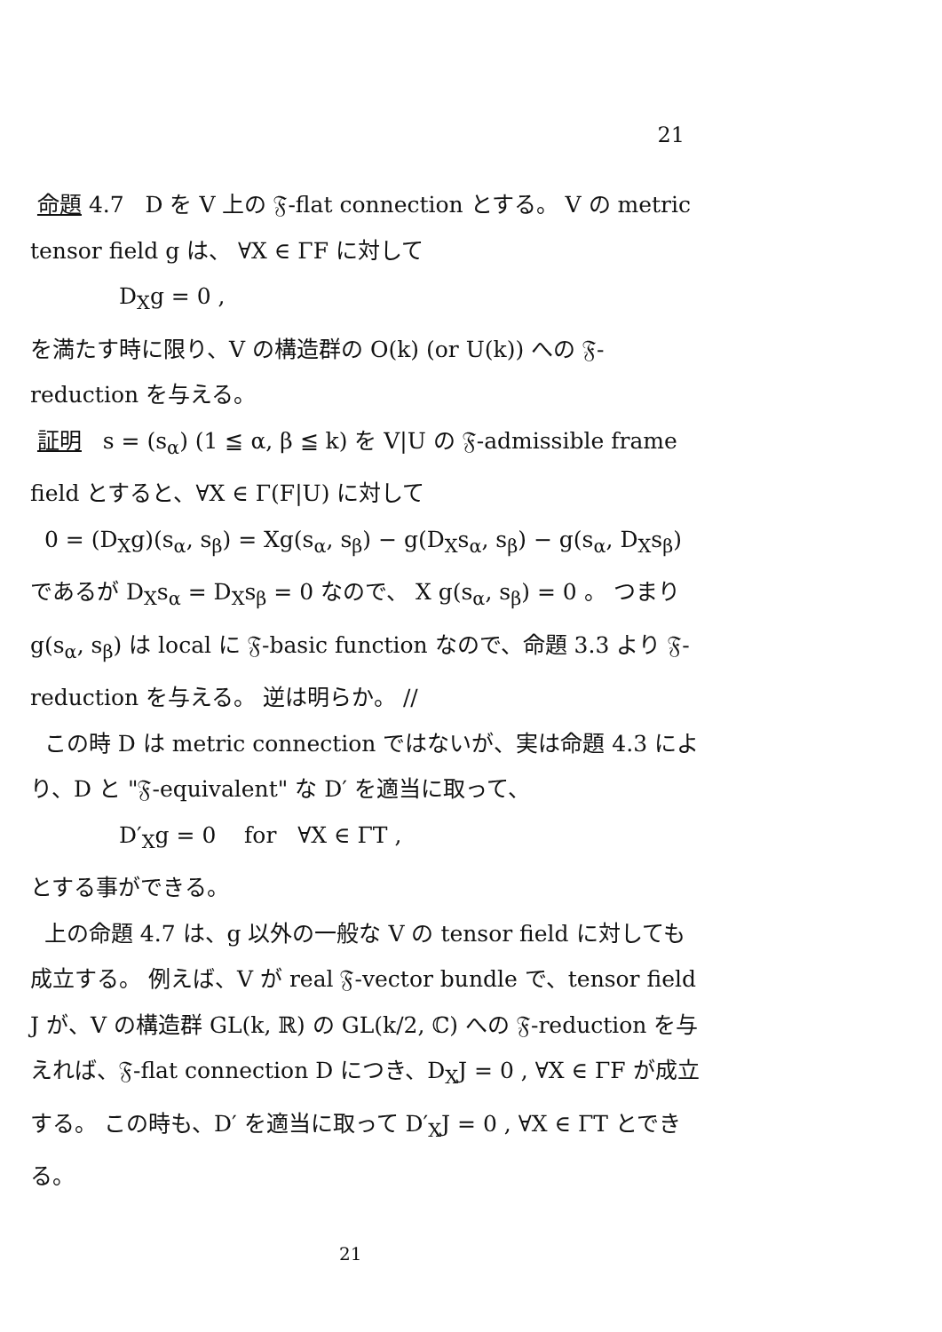21
命題 4.7 D を V 上の 𝔉-flat connection とする。 V の metric tensor field g は、 ∀X ∈ ΓF に対して
D<sub>X</sub>g = 0 ,
を満たす時に限り、V の構造群の O(k) (or U(k)) への 𝔉-reduction を与える。
証明 s = (s<sub>α</sub>) (1 ≦ α, β ≦ k) を V|U の 𝔉-admissible frame field とすると、∀X ∈ Γ(F|U) に対して
0 = (D<sub>X</sub>g)(s<sub>α</sub>, s<sub>β</sub>) = Xg(s<sub>α</sub>, s<sub>β</sub>) − g(D<sub>X</sub>s<sub>α</sub>, s<sub>β</sub>) − g(s<sub>α</sub>, D<sub>X</sub>s<sub>β</sub>)
であるが D<sub>X</sub>s<sub>α</sub> = D<sub>X</sub>s<sub>β</sub> = 0 なので、 X g(s<sub>α</sub>, s<sub>β</sub>) = 0 。 つまり g(s<sub>α</sub>, s<sub>β</sub>) は local に 𝔉-basic function なので、命題 3.3 より 𝔉-reduction を与える。 逆は明らか。 //
この時 D は metric connection ではないが、実は命題 4.3 により、D と "𝔉-equivalent" な D′ を適当に取って、
D′<sub>X</sub>g = 0 for ∀X ∈ ΓT ,
とする事ができる。
上の命題 4.7 は、g 以外の一般な V の tensor field に対しても成立する。 例えば、V が real 𝔉-vector bundle で、tensor field J が、V の構造群 GL(k, ℝ) の GL(k/2, ℂ) への 𝔉-reduction を与えれば、𝔉-flat connection D につき、D<sub>X</sub>J = 0 , ∀X ∈ ΓF が成立する。 この時も、D′ を適当に取って D′<sub>X</sub>J = 0 , ∀X ∈ ΓT とできる。
21